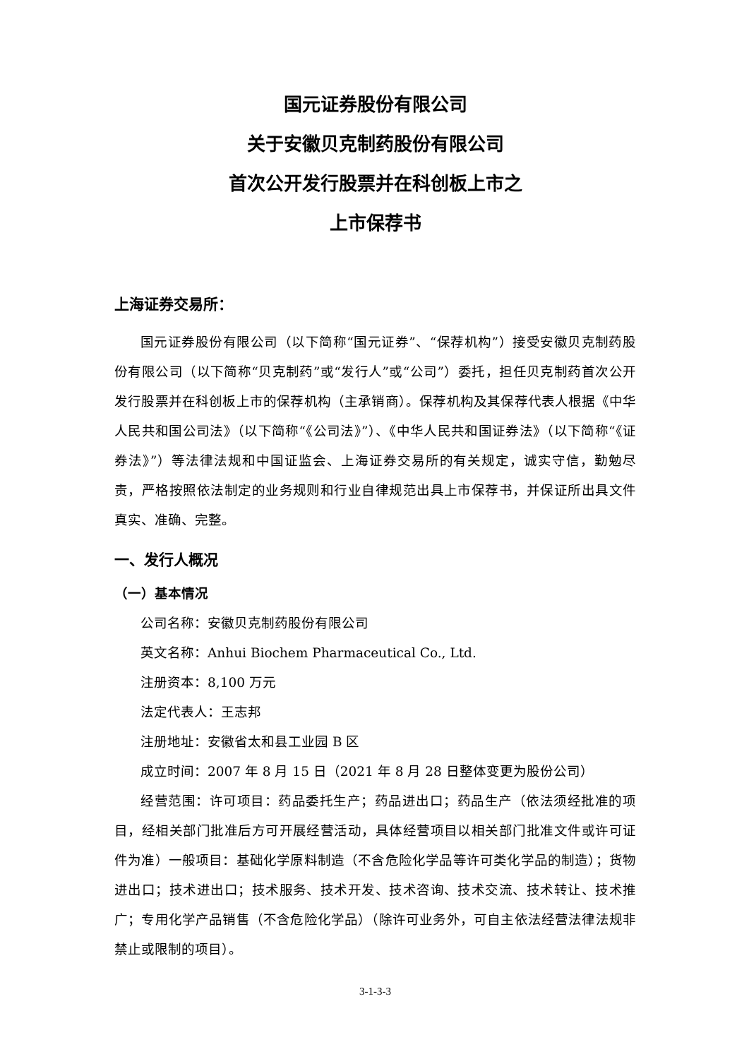国元证券股份有限公司
关于安徽贝克制药股份有限公司
首次公开发行股票并在科创板上市之
上市保荐书
上海证券交易所：
国元证券股份有限公司（以下简称“国元证券”、“保荐机构”）接受安徽贝克制药股份有限公司（以下简称“贝克制药”或“发行人”或“公司”）委托，担任贝克制药首次公开发行股票并在科创板上市的保荐机构（主承销商）。保荐机构及其保荐代表人根据《中华人民共和国公司法》（以下简称“《公司法》”）、《中华人民共和国证券法》（以下简称“《证券法》”）等法律法规和中国证监会、上海证券交易所的有关规定，诚实守信，勤勉尽责，严格按照依法制定的业务规则和行业自律规范出具上市保荐书，并保证所出具文件真实、准确、完整。
一、发行人概况
（一）基本情况
公司名称：安徽贝克制药股份有限公司
英文名称：Anhui Biochem Pharmaceutical Co., Ltd.
注册资本：8,100 万元
法定代表人：王志邦
注册地址：安徽省太和县工业园 B 区
成立时间：2007 年 8 月 15 日（2021 年 8 月 28 日整体变更为股份公司）
经营范围：许可项目：药品委托生产；药品进出口；药品生产（依法须经批准的项目，经相关部门批准后方可开展经营活动，具体经营项目以相关部门批准文件或许可证件为准）一般项目：基础化学原料制造（不含危险化学品等许可类化学品的制造）；货物进出口；技术进出口；技术服务、技术开发、技术咨询、技术交流、技术转让、技术推广；专用化学产品销售（不含危险化学品）（除许可业务外，可自主依法经营法律法规非禁止或限制的项目）。
3-1-3-3